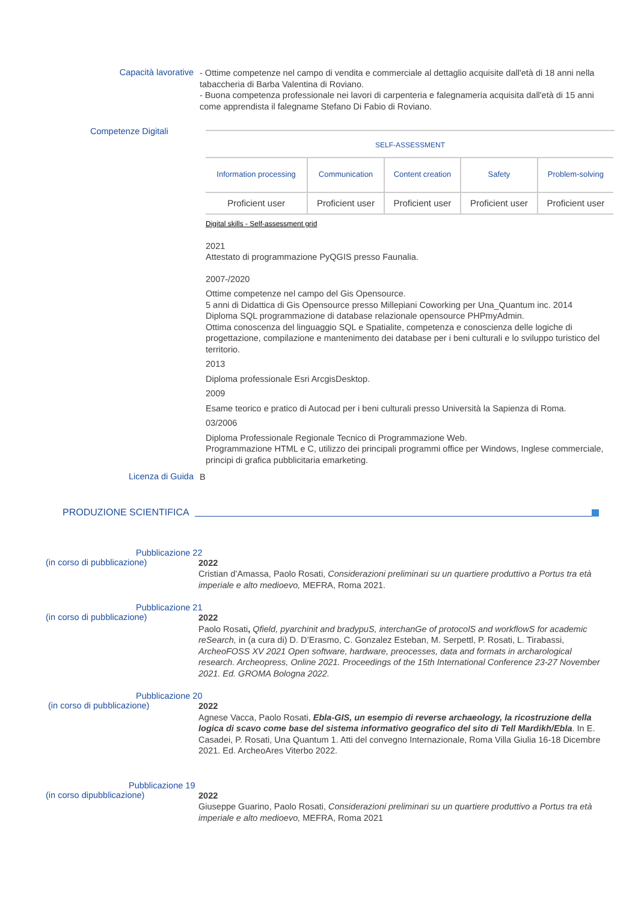Capacità lavorative
- Ottime competenze nel campo di vendita e commerciale al dettaglio acquisite dall'età di 18 anni nella tabaccheria di Barba Valentina di Roviano.
- Buona competenza professionale nei lavori di carpenteria e falegnameria acquisita dall'età di 15 anni come apprendista il falegname Stefano Di Fabio di Roviano.
Competenze Digitali
SELF-ASSESSMENT
| Information processing | Communication | Content creation | Safety | Problem-solving |
| Proficient user | Proficient user | Proficient user | Proficient user | Proficient user |
Digital skills - Self-assessment grid
2021
Attestato di programmazione PyQGIS presso Faunalia.
2007-/2020
Ottime competenze nel campo del Gis Opensource.
5 anni di Didattica di Gis Opensource presso Millepiani Coworking per Una_Quantum inc. 2014
Diploma SQL programmazione di database relazionale opensource PHPmyAdmin.
Ottima conoscenza del linguaggio SQL e Spatialite, competenza e conoscienza delle logiche di progettazione, compilazione e mantenimento dei database per i beni culturali e lo sviluppo turistico del territorio.
2013
Diploma professionale Esri ArcgisDesktop.
2009
Esame teorico e pratico di Autocad per i beni culturali presso Università la Sapienza di Roma.
03/2006
Diploma Professionale Regionale Tecnico di Programmazione Web.
Programmazione HTML e C, utilizzo dei principali programmi office per Windows, Inglese commerciale, principi di grafica pubblicitaria emarketing.
Licenza di Guida
B
PRODUZIONE SCIENTIFICA
Pubblicazione 22
(in corso di pubblicazione)
2022
Cristian d’Amassa, Paolo Rosati, Considerazioni preliminari su un quartiere produttivo a Portus tra età imperiale e alto medioevo, MEFRA, Roma 2021.
Pubblicazione 21
(in corso di pubblicazione)
2022
Paolo Rosati, Qfield, pyarchinit and bradypuS, interchanGe of protocolS and workflowS for academic reSearch, in (a cura di) D. D’Erasmo, C. Gonzalez Esteban, M. Serpettl, P. Rosati, L. Tirabassi, ArcheoFOSS XV 2021 Open software, hardware, preocesses, data and formats in archarological research. Archeopress, Online 2021. Proceedings of the 15th International Conference 23-27 November 2021. Ed. GROMA Bologna 2022.
Pubblicazione 20
(in corso di pubblicazione)
2022
Agnese Vacca, Paolo Rosati, Ebla-GIS, un esempio di reverse archaeology, la ricostruzione della logica di scavo come base del sistema informativo geografico del sito di Tell Mardikh/Ebla. In E. Casadei, P. Rosati, Una Quantum 1. Atti del convegno Internazionale, Roma Villa Giulia 16-18 Dicembre 2021. Ed. ArcheoAres Viterbo 2022.
Pubblicazione 19
(in corso dipubblicazione)
2022
Giuseppe Guarino, Paolo Rosati, Considerazioni preliminari su un quartiere produttivo a Portus tra età imperiale e alto medioevo, MEFRA, Roma 2021